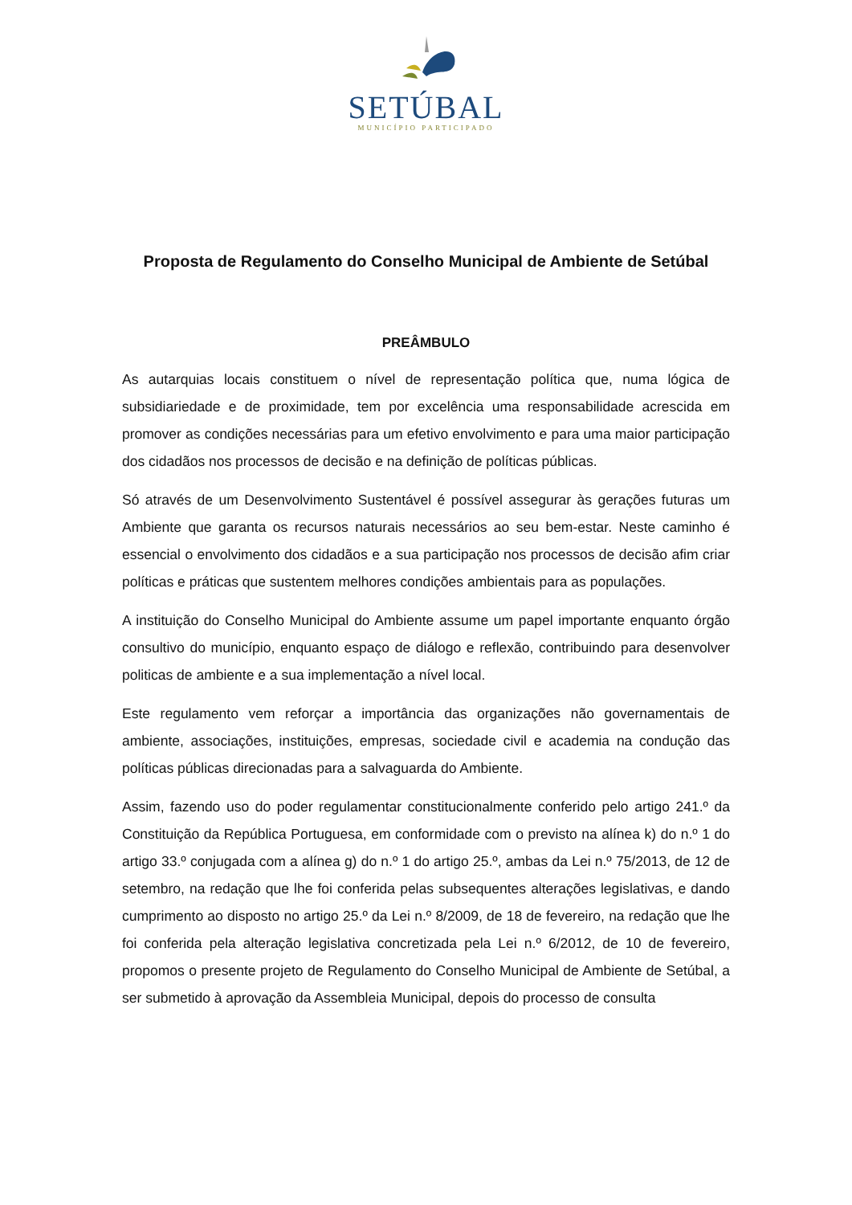SETÚBAL
MUNICÍPIO PARTICIPADO
Proposta de Regulamento do Conselho Municipal de Ambiente de Setúbal
PREÂMBULO
As autarquias locais constituem o nível de representação política que, numa lógica de subsidiariedade e de proximidade, tem por excelência uma responsabilidade acrescida em promover as condições necessárias para um efetivo envolvimento e para uma maior participação dos cidadãos nos processos de decisão e na definição de políticas públicas.
Só através de um Desenvolvimento Sustentável é possível assegurar às gerações futuras um Ambiente que garanta os recursos naturais necessários ao seu bem-estar. Neste caminho é essencial o envolvimento dos cidadãos e a sua participação nos processos de decisão afim criar políticas e práticas que sustentem melhores condições ambientais para as populações.
A instituição do Conselho Municipal do Ambiente assume um papel importante enquanto órgão consultivo do município, enquanto espaço de diálogo e reflexão, contribuindo para desenvolver politicas de ambiente e a sua implementação a nível local.
Este regulamento vem reforçar a importância das organizações não governamentais de ambiente, associações, instituições, empresas, sociedade civil e academia na condução das políticas públicas direcionadas para a salvaguarda do Ambiente.
Assim, fazendo uso do poder regulamentar constitucionalmente conferido pelo artigo 241.º da Constituição da República Portuguesa, em conformidade com o previsto na alínea k) do n.º 1 do artigo 33.º conjugada com a alínea g) do n.º 1 do artigo 25.º, ambas da Lei n.º 75/2013, de 12 de setembro, na redação que lhe foi conferida pelas subsequentes alterações legislativas, e dando cumprimento ao disposto no artigo 25.º da Lei n.º 8/2009, de 18 de fevereiro, na redação que lhe foi conferida pela alteração legislativa concretizada pela Lei n.º 6/2012, de 10 de fevereiro, propomos o presente projeto de Regulamento do Conselho Municipal de Ambiente de Setúbal, a ser submetido à aprovação da Assembleia Municipal, depois do processo de consulta